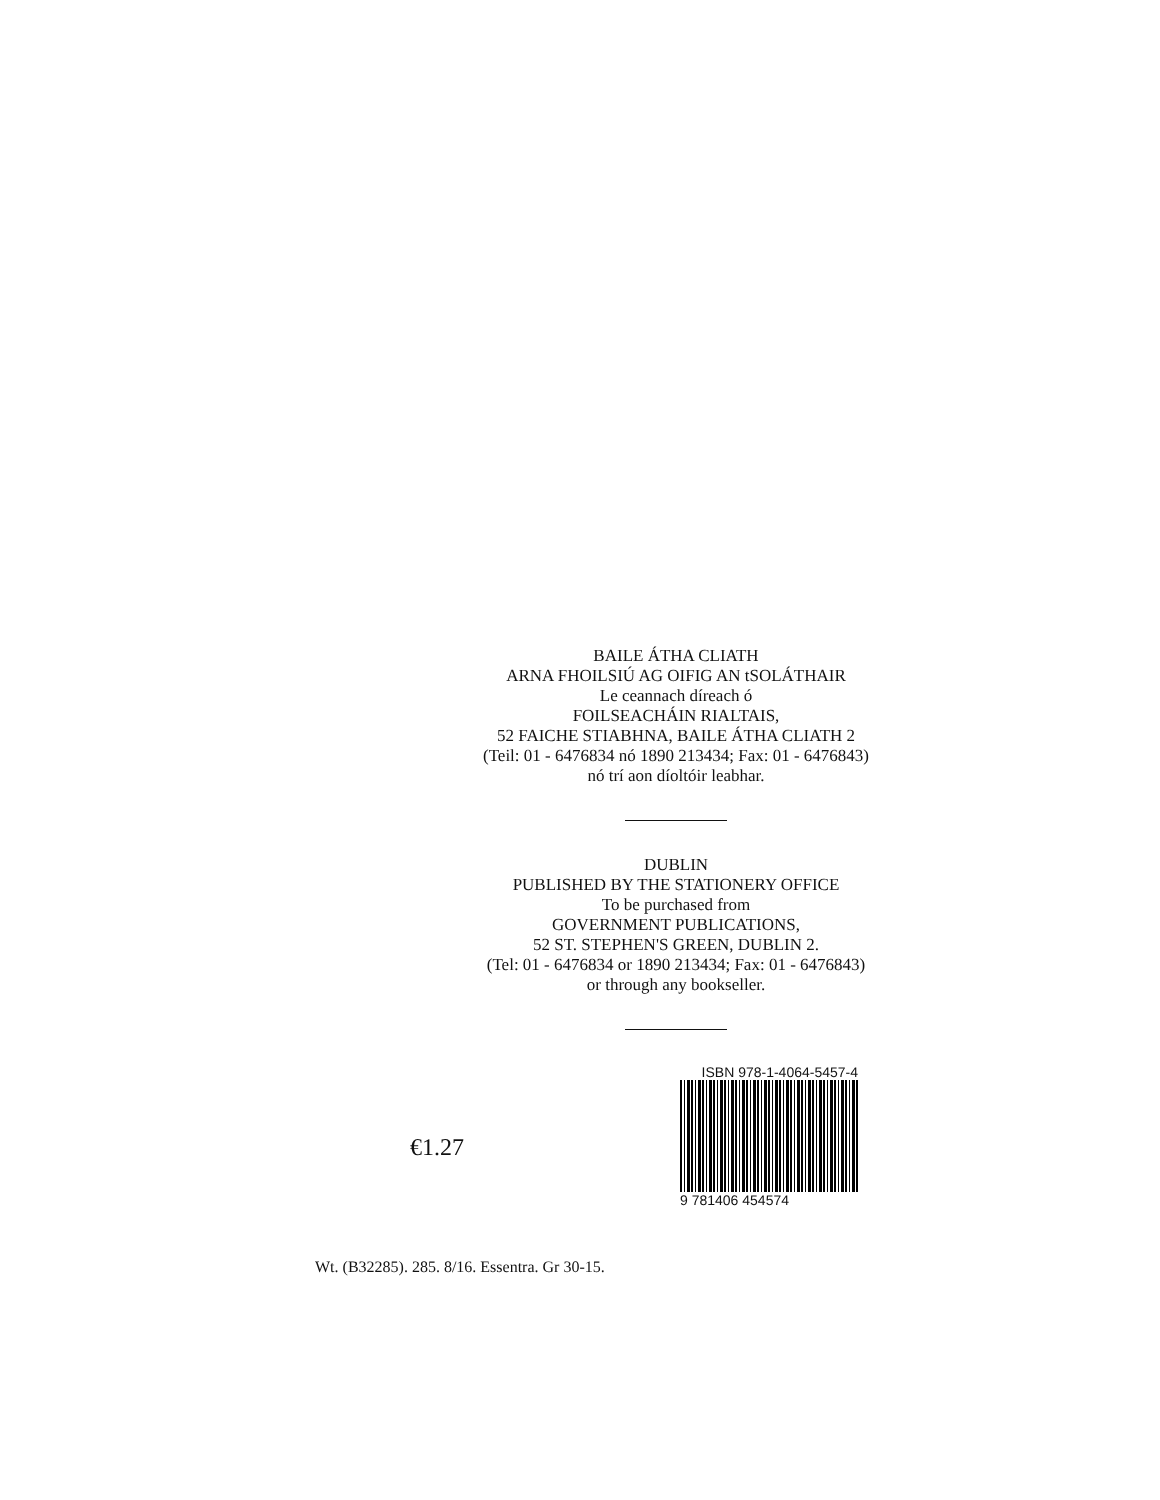BAILE ÁTHA CLIATH
ARNA FHOILSIÚ AG OIFIG AN tSOLÁTHAIR
Le ceannach díreach ó
FOILSEACHÁIN RIALTAIS,
52 FAICHE STIABHNA, BAILE ÁTHA CLIATH 2
(Teil: 01 - 6476834 nó 1890 213434; Fax: 01 - 6476843)
nó trí aon díoltóir leabhar.
DUBLIN
PUBLISHED BY THE STATIONERY OFFICE
To be purchased from
GOVERNMENT PUBLICATIONS,
52 ST. STEPHEN'S GREEN, DUBLIN 2.
(Tel: 01 - 6476834 or 1890 213434; Fax: 01 - 6476843)
or through any bookseller.
€1.27
ISBN 978-1-4064-5457-4
9 781406 454574
Wt. (B32285). 285. 8/16. Essentra. Gr 30-15.